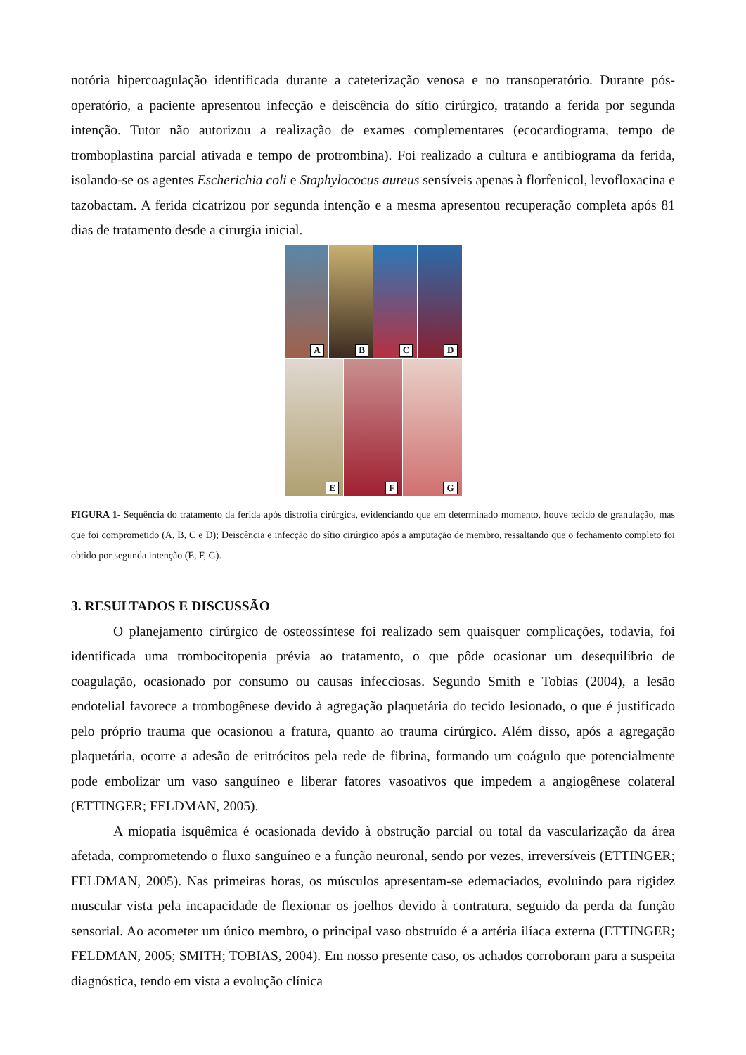notória hipercoagulação identificada durante a cateterização venosa e no transoperatório. Durante pós-operatório, a paciente apresentou infecção e deiscência do sítio cirúrgico, tratando a ferida por segunda intenção. Tutor não autorizou a realização de exames complementares (ecocardiograma, tempo de tromboplastina parcial ativada e tempo de protrombina). Foi realizado a cultura e antibiograma da ferida, isolando-se os agentes Escherichia coli e Staphylococus aureus sensíveis apenas à florfenicol, levofloxacina e tazobactam. A ferida cicatrizou por segunda intenção e a mesma apresentou recuperação completa após 81 dias de tratamento desde a cirurgia inicial.
A
B
C
D
E
F
G
FIGURA 1- Sequência do tratamento da ferida após distrofia cirúrgica, evidenciando que em determinado momento, houve tecido de granulação, mas que foi comprometido (A, B, C e D); Deiscência e infecção do sítio cirúrgico após a amputação de membro, ressaltando que o fechamento completo foi obtido por segunda intenção (E, F, G).
3. RESULTADOS E DISCUSSÃO
O planejamento cirúrgico de osteossíntese foi realizado sem quaisquer complicações, todavia, foi identificada uma trombocitopenia prévia ao tratamento, o que pôde ocasionar um desequilíbrio de coagulação, ocasionado por consumo ou causas infecciosas. Segundo Smith e Tobias (2004), a lesão endotelial favorece a trombogênese devido à agregação plaquetária do tecido lesionado, o que é justificado pelo próprio trauma que ocasionou a fratura, quanto ao trauma cirúrgico. Além disso, após a agregação plaquetária, ocorre a adesão de eritrócitos pela rede de fibrina, formando um coágulo que potencialmente pode embolizar um vaso sanguíneo e liberar fatores vasoativos que impedem a angiogênese colateral (ETTINGER; FELDMAN, 2005).
A miopatia isquêmica é ocasionada devido à obstrução parcial ou total da vascularização da área afetada, comprometendo o fluxo sanguíneo e a função neuronal, sendo por vezes, irreversíveis (ETTINGER; FELDMAN, 2005). Nas primeiras horas, os músculos apresentam-se edemaciados, evoluindo para rigidez muscular vista pela incapacidade de flexionar os joelhos devido à contratura, seguido da perda da função sensorial. Ao acometer um único membro, o principal vaso obstruído é a artéria ilíaca externa (ETTINGER; FELDMAN, 2005; SMITH; TOBIAS, 2004). Em nosso presente caso, os achados corroboram para a suspeita diagnóstica, tendo em vista a evolução clínica